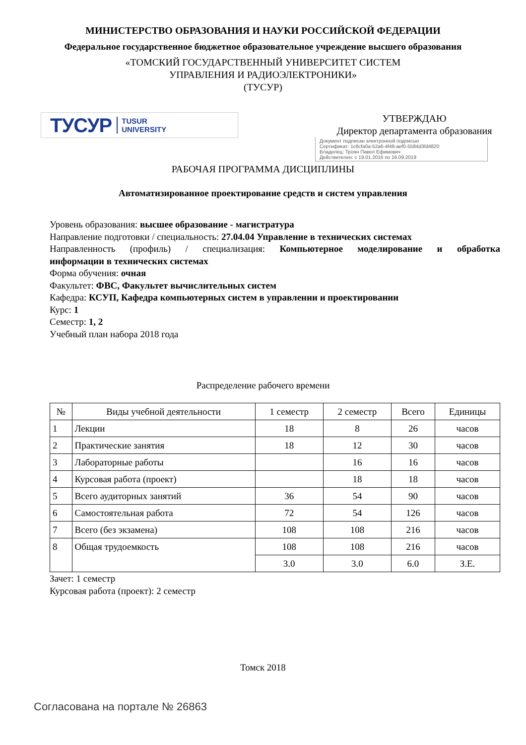МИНИСТЕРСТВО ОБРАЗОВАНИЯ И НАУКИ РОССИЙСКОЙ ФЕДЕРАЦИИ
Федеральное государственное бюджетное образовательное учреждение высшего образования
«ТОМСКИЙ ГОСУДАРСТВЕННЫЙ УНИВЕРСИТЕТ СИСТЕМ
УПРАВЛЕНИЯ И РАДИОЭЛЕКТРОНИКИ»
(ТУСУР)
ТУСУР TUSUR
UNIVERSITY
УТВЕРЖДАЮ
Директор департамента образования
Документ подписан электронной подписью
Сертификат: 1c6cfa0a-52a6-4f49-aef0-5584d3fd4820
Владелец: Троян Павел Ефимович
Действителен: с 19.01.2016 по 16.09.2019
РАБОЧАЯ ПРОГРАММА ДИСЦИПЛИНЫ
Автоматизированное проектирование средств и систем управления
Уровень образования: высшее образование - магистратура
Направление подготовки / специальность: 27.04.04 Управление в технических системах
Направленность (профиль) / специализация: Компьютерное моделирование и обработка
информации в технических системах
Форма обучения: очная
Факультет: ФВС, Факультет вычислительных систем
Кафедра: КСУП, Кафедра компьютерных систем в управлении и проектировании
Курс: 1
Семестр: 1, 2
Учебный план набора 2018 года
Распределение рабочего времени
| № | Виды учебной деятельности | 1 семестр | 2 семестр | Всего | Единицы |
| --- | --- | --- | --- | --- | --- |
| 1 | Лекции | 18 | 8 | 26 | часов |
| 2 | Практические занятия | 18 | 12 | 30 | часов |
| 3 | Лабораторные работы | | 16 | 16 | часов |
| 4 | Курсовая работа (проект) | | 18 | 18 | часов |
| 5 | Всего аудиторных занятий | 36 | 54 | 90 | часов |
| 6 | Самостоятельная работа | 72 | 54 | 126 | часов |
| 7 | Всего (без экзамена) | 108 | 108 | 216 | часов |
| 8 | Общая трудоемкость | 108 | 108 | 216 | часов |
| | | 3.0 | 3.0 | 6.0 | З.Е. |
Зачет: 1 семестр
Курсовая работа (проект): 2 семестр
Томск 2018
Согласована на портале № 26863